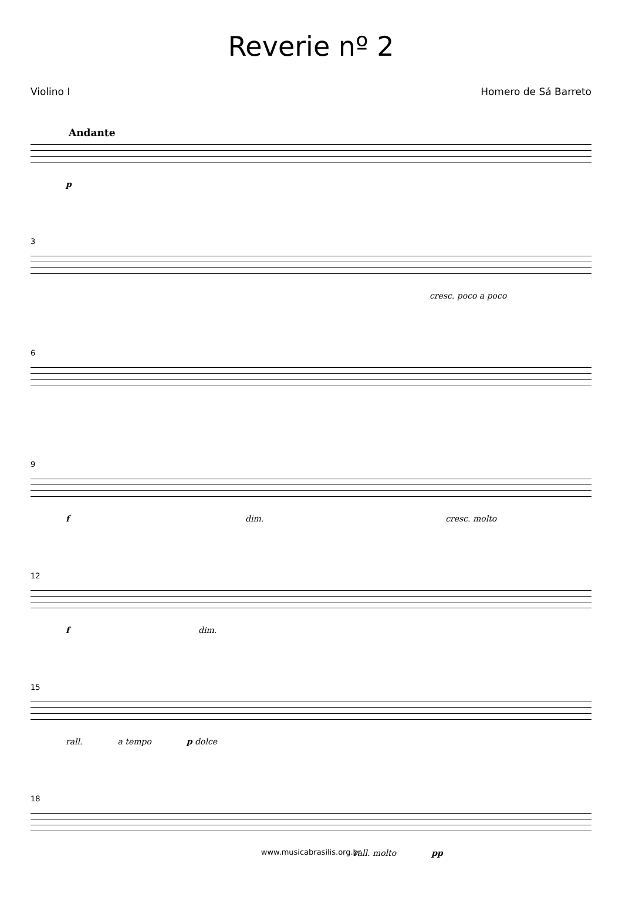Reverie nº 2
Violino I Homero de Sá Barreto
Andante
p
3
cresc. poco a poco
6
9
f dim. cresc. molto
12
f dim.
15
rall. a tempo p dolce
18
rall. molto pp
www.musicabrasilis.org.br